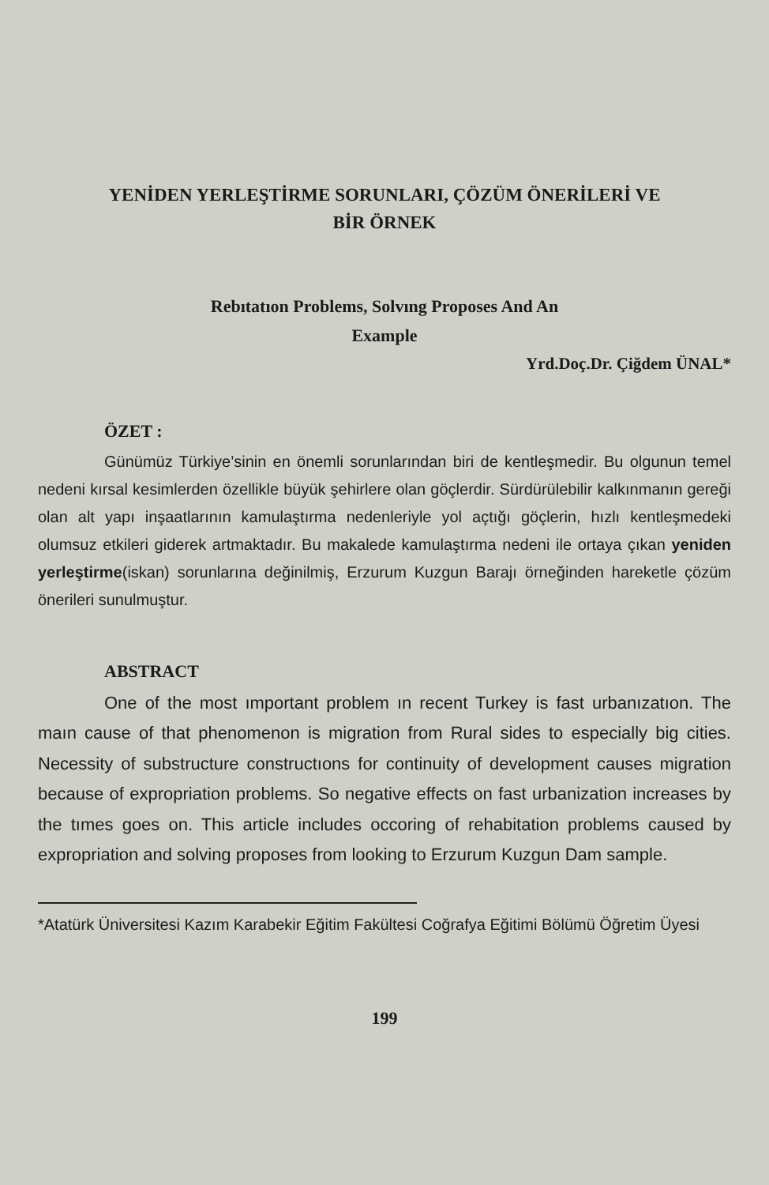YENİDEN YERLEŞTİRME SORUNLARI, ÇÖZÜM ÖNERİLERİ VE
BİR ÖRNEK
Rebıtatıon Problems, Solvıng Proposes And An
Example
Yrd.Doç.Dr. Çiğdem ÜNAL*
ÖZET :
Günümüz Türkiye’sinin en önemli sorunlarından biri de kentleşmedir. Bu olgunun temel nedeni kırsal kesimlerden özellikle büyük şehirlere olan göçlerdir. Sürdürülebilir kalkınmanın gereği olan alt yapı inşaatlarının kamulaştırma nedenleriyle yol açtığı göçlerin, hızlı kentleşmedeki olumsuz etkileri giderek artmaktadır. Bu makalede kamulaştırma nedeni ile ortaya çıkan yeniden yerleştirme(iskan) sorunlarına değinilmiş, Erzurum Kuzgun Barajı örneğinden hareketle çözüm önerileri sunulmuştur.
ABSTRACT
One of the most ımportant problem ın recent Turkey is fast urbanızatıon. The maın cause of that phenomenon is migration from Rural sides to especially big cities. Necessity of substructure constructıons for continuity of development causes migration because of expropriation problems. So negative effects on fast urbanization increases by the tımes goes on. This article includes occoring of rehabitation problems caused by expropriation and solving proposes from looking to Erzurum Kuzgun Dam sample.
*Atatürk Üniversitesi Kazım Karabekir Eğitim Fakültesi Coğrafya Eğitimi Bölümü Öğretim Üyesi
199